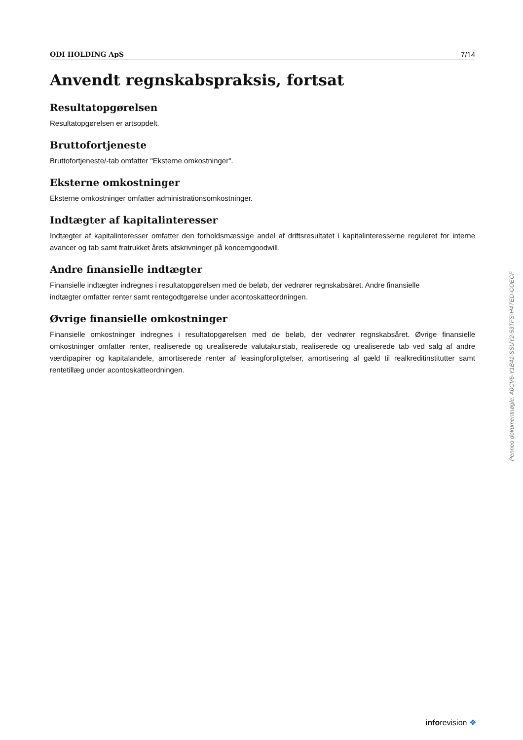ODI HOLDING ApS 7/14
Anvendt regnskabspraksis, fortsat
Resultatopgørelsen
Resultatopgørelsen er artsopdelt.
Bruttofortjeneste
Bruttofortjeneste/-tab omfatter "Eksterne omkostninger".
Eksterne omkostninger
Eksterne omkostninger omfatter administrationsomkostninger.
Indtægter af kapitalinteresser
Indtægter af kapitalinteresser omfatter den forholdsmæssige andel af driftsresultatet i kapitalinteresserne reguleret for interne avancer og tab samt fratrukket årets afskrivninger på koncerngoodwill.
Andre finansielle indtægter
Finansielle indtægter indregnes i resultatopgørelsen med de beløb, der vedrører regnskabsåret. Andre finansielle
indtægter omfatter renter samt rentegodtgørelse under acontoskatteordningen.
Øvrige finansielle omkostninger
Finansielle omkostninger indregnes i resultatopgørelsen med de beløb, der vedrører regnskabsåret. Øvrige finansielle omkostninger omfatter renter, realiserede og urealiserede valutakurstab, realiserede og urealiserede tab ved salg af andre værdipapirer og kapitalandele, amortiserede renter af leasingforpligtelser, amortisering af gæld til realkreditinstitutter samt rentetillæg under acontoskatteordningen.
Penneo dokumentnøgle: A0CV6-Y1B41-SSUY2-53TFS-H4TED-COECF
inforevision ❖